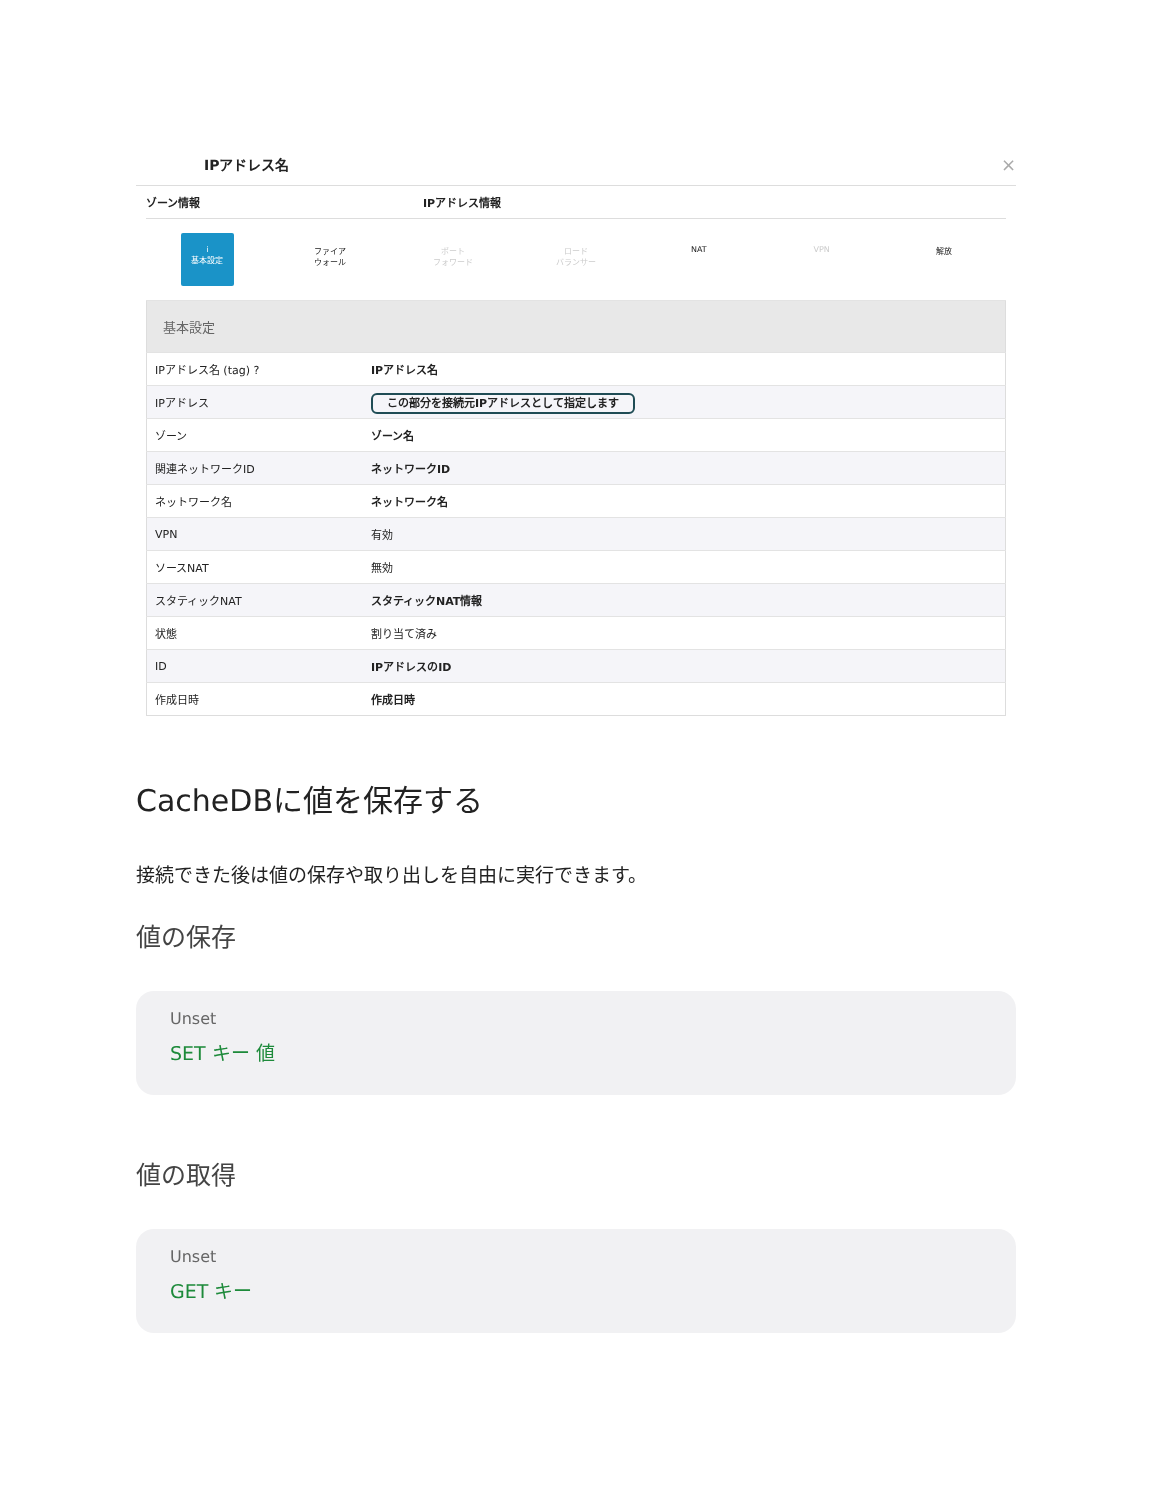IPアドレス名 ×
ゾーン情報 IPアドレス情報
i
基本設定
ファイア
ウォール
ポート
フォワード
ロード
バランサー
NAT VPN 解放
| 基本設定 | |
| IPアドレス名 (tag) ? | IPアドレス名 |
| IPアドレス | この部分を接続元IPアドレスとして指定します |
| ゾーン | ゾーン名 |
| 関連ネットワークID | ネットワークID |
| ネットワーク名 | ネットワーク名 |
| VPN | 有効 |
| ソースNAT | 無効 |
| スタティックNAT | スタティックNAT情報 |
| 状態 | 割り当て済み |
| ID | IPアドレスのID |
| 作成日時 | 作成日時 |
CacheDBに値を保存する
接続できた後は値の保存や取り出しを自由に実行できます。
値の保存
Unset
SET キー 値
値の取得
Unset
GET キー